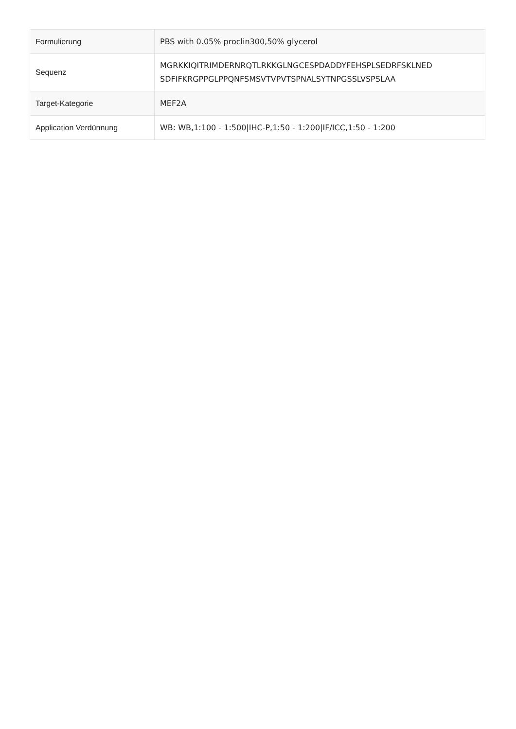| Formulierung | PBS with 0.05% proclin300,50% glycerol |
| Sequenz | MGRKKIQITRIMDERNRQTLRKKGLNGCESPDADDYFEHSPLSEDRFSKLNED SDFIFKRGPPGLPPQNFSMSVTVPVTSPNALSYTNPGSSLVSPSLAA |
| Target-Kategorie | MEF2A |
| Application Verdünnung | WB: WB,1:100 - 1:500/IHC-P,1:50 - 1:200/IF/ICC,1:50 - 1:200 |